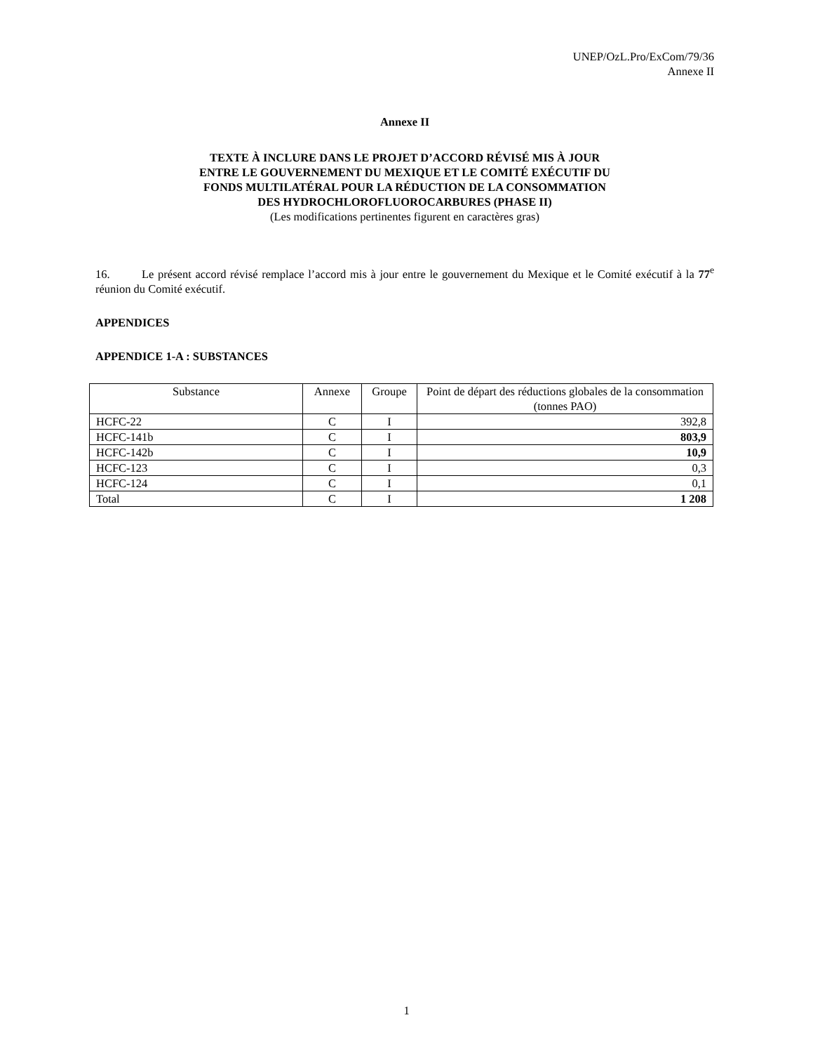UNEP/OzL.Pro/ExCom/79/36
Annexe II
Annexe II
TEXTE À INCLURE DANS LE PROJET D’ACCORD RÉVISÉ MIS À JOUR
ENTRE LE GOUVERNEMENT DU MEXIQUE ET LE COMITÉ EXÉCUTIF DU
FONDS MULTILATÉRAL POUR LA RÉDUCTION DE LA CONSOMMATION
DES HYDROCHLOROFLUOROCARBURES (PHASE II)
(Les modifications pertinentes figurent en caractères gras)
16. Le présent accord révisé remplace l’accord mis à jour entre le gouvernement du Mexique et le Comité exécutif à la 77<sup>e</sup> réunion du Comité exécutif.
APPENDICES
APPENDICE 1-A : SUBSTANCES
| Substance | Annexe | Groupe | Point de départ des réductions globales de la consommation (tonnes PAO) |
| --- | --- | --- | --- |
| HCFC-22 | C | I | 392,8 |
| HCFC-141b | C | I | 803,9 |
| HCFC-142b | C | I | 10,9 |
| HCFC-123 | C | I | 0,3 |
| HCFC-124 | C | I | 0,1 |
| Total | C | I | 1 208 |
1